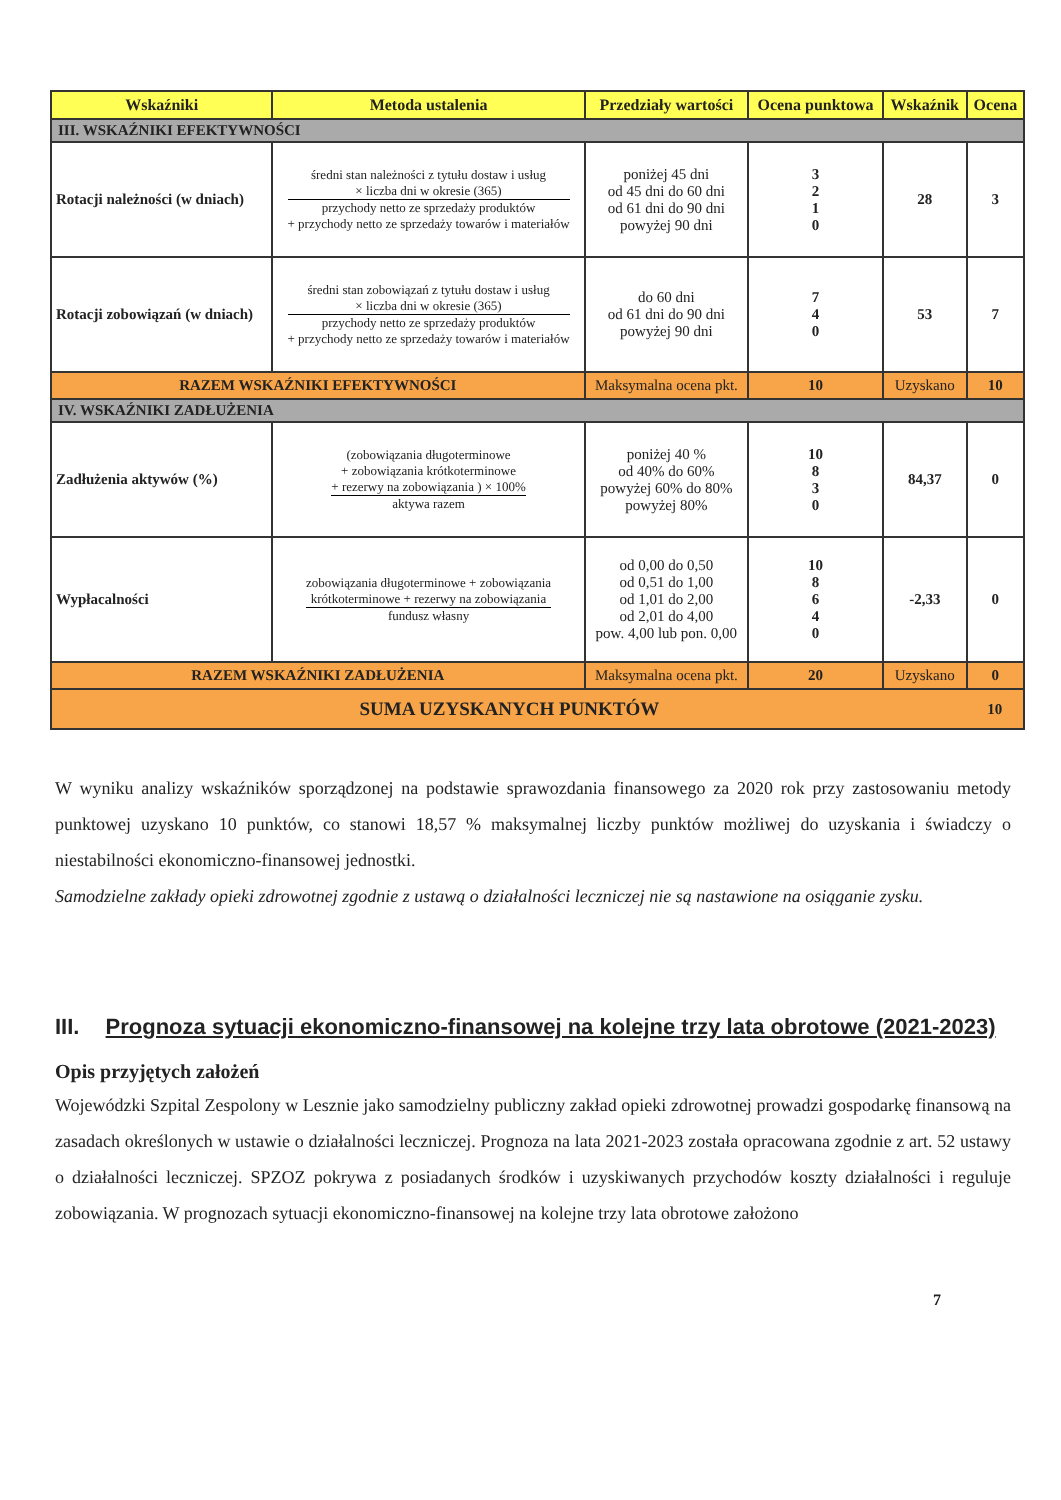| Wskaźniki | Metoda ustalenia | Przedziały wartości | Ocena punktowa | Wskaźnik | Ocena |
| --- | --- | --- | --- | --- | --- |
| III. WSKAŹNIKI EFEKTYWNOŚCI | | | | | |
| Rotacji należności (w dniach) | średni stan należności z tytułu dostaw i usług × liczba dni w okresie (365) przychody netto ze sprzedaży produktów + przychody netto ze sprzedaży towarów i materiałów | poniżej 45 dni od 45 dni do 60 dni od 61 dni do 90 dni powyżej 90 dni | 3 2 1 0 | 28 | 3 |
| Rotacji zobowiązań (w dniach) | średni stan zobowiązań z tytułu dostaw i usług × liczba dni w okresie (365) przychody netto ze sprzedaży produktów + przychody netto ze sprzedaży towarów i materiałów | do 60 dni od 61 dni do 90 dni powyżej 90 dni | 7 4 0 | 53 | 7 |
| RAZEM WSKAŹNIKI EFEKTYWNOŚCI | | Maksymalna ocena pkt. | 10 | Uzyskano | 10 |
| IV. WSKAŹNIKI ZADŁUŻENIA | | | | | |
| Zadłużenia aktywów (%) | (zobowiązania długoterminowe + zobowiązania krótkoterminowe + rezerwy na zobowiązania ) × 100% aktywa razem | poniżej 40 % od 40% do 60% powyżej 60% do 80% powyżej 80% | 10 8 3 0 | 84,37 | 0 |
| Wypłacalności | zobowiązania długoterminowe + zobowiązania krótkoterminowe + rezerwy na zobowiązania fundusz własny | od 0,00 do 0,50 od 0,51 do 1,00 od 1,01 do 2,00 od 2,01 do 4,00 pow. 4,00 lub pon. 0,00 | 10 8 6 4 0 | -2,33 | 0 |
| RAZEM WSKAŹNIKI ZADŁUŻENIA | | Maksymalna ocena pkt. | 20 | Uzyskano | 0 |
| SUMA UZYSKANYCH PUNKTÓW | | | | | 10 |
W wyniku analizy wskaźników sporządzonej na podstawie sprawozdania finansowego za 2020 rok przy zastosowaniu metody punktowej uzyskano 10 punktów, co stanowi 18,57 % maksymalnej liczby punktów możliwej do uzyskania i świadczy o niestabilności ekonomiczno-finansowej jednostki.
Samodzielne zakłady opieki zdrowotnej zgodnie z ustawą o działalności leczniczej nie są nastawione na osiąganie zysku.
III. Prognoza sytuacji ekonomiczno-finansowej na kolejne trzy lata obrotowe (2021-2023)
Opis przyjętych założeń
Wojewódzki Szpital Zespolony w Lesznie jako samodzielny publiczny zakład opieki zdrowotnej prowadzi gospodarkę finansową na zasadach określonych w ustawie o działalności leczniczej. Prognoza na lata 2021-2023 została opracowana zgodnie z art. 52 ustawy o działalności leczniczej. SPZOZ pokrywa z posiadanych środków i uzyskiwanych przychodów koszty działalności i reguluje zobowiązania. W prognozach sytuacji ekonomiczno-finansowej na kolejne trzy lata obrotowe założono
7